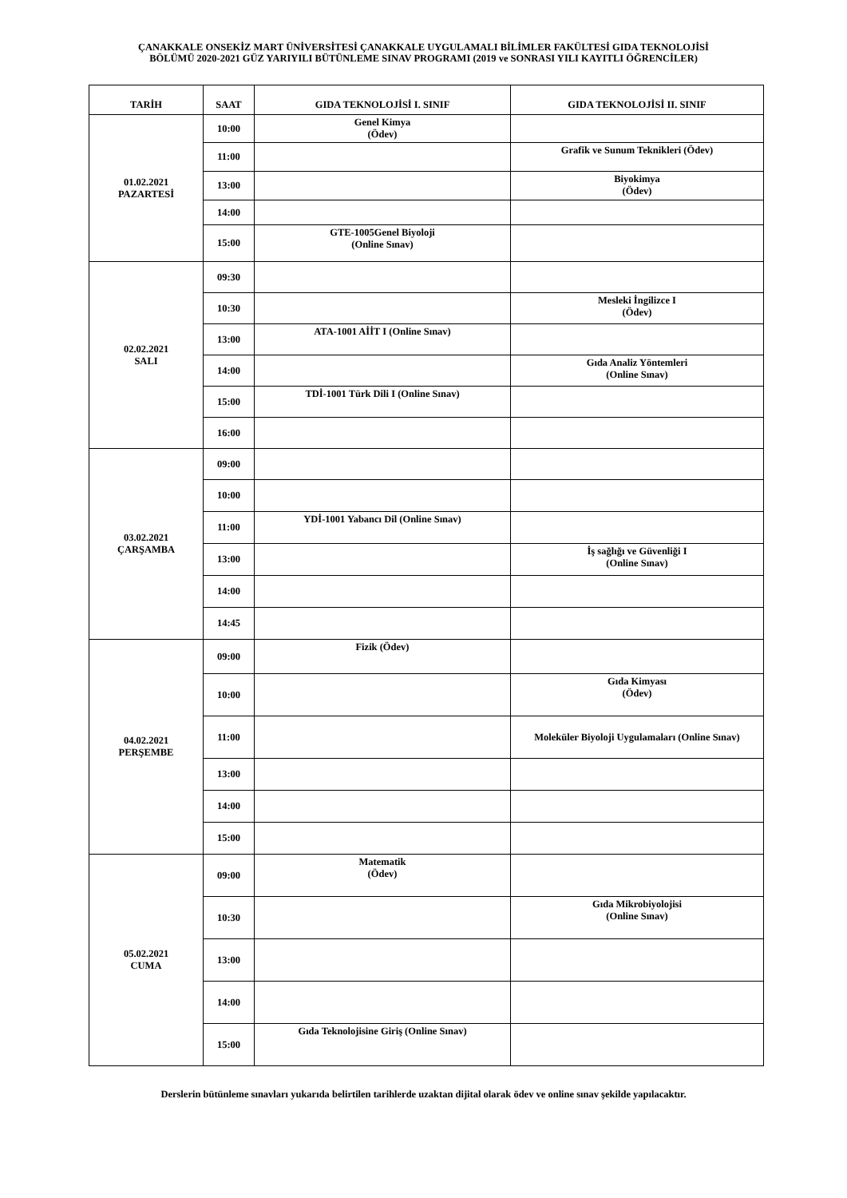ÇANAKKALE ONSEKİZ MART ÜNİVERSİTESİ ÇANAKKALE UYGULAMALI BİLİMLER FAKÜLTESİ GIDA TEKNOLOJİSİ
BÖLÜMÜ 2020-2021 GÜZ YARIYILI BÜTÜNLEME SINAV PROGRAMI (2019 ve SONRASI YILI KAYITLI ÖĞRENCİLER)
| TARİH | SAAT | GIDA TEKNOLOJİSİ I. SINIF | GIDA TEKNOLOJİSİ II. SINIF |
| --- | --- | --- | --- |
| 01.02.2021 PAZARTESİ | 10:00 | Genel Kimya (Ödev) | |
| | 11:00 | | Grafik ve Sunum Teknikleri (Ödev) |
| | 13:00 | | Biyokimya (Ödev) |
| | 14:00 | | |
| | 15:00 | GTE-1005Genel Biyoloji (Online Sınav) | |
| 02.02.2021 SALI | 09:30 | | |
| | 10:30 | | Mesleki İngilizce I (Ödev) |
| | 13:00 | ATA-1001 AİİT I (Online Sınav) | |
| | 14:00 | | Gıda Analiz Yöntemleri (Online Sınav) |
| | 15:00 | TDİ-1001 Türk Dili I (Online Sınav) | |
| | 16:00 | | |
| 03.02.2021 ÇARŞAMBA | 09:00 | | |
| | 10:00 | | |
| | 11:00 | YDİ-1001 Yabancı Dil (Online Sınav) | |
| | 13:00 | | İş sağlığı ve Güvenliği I (Online Sınav) |
| | 14:00 | | |
| | 14:45 | | |
| 04.02.2021 PERŞEMBE | 09:00 | Fizik (Ödev) | |
| | 10:00 | | Gıda Kimyası (Ödev) |
| | 11:00 | | Moleküler Biyoloji Uygulamaları (Online Sınav) |
| | 13:00 | | |
| | 14:00 | | |
| | 15:00 | | |
| 05.02.2021 CUMA | 09:00 | Matematik (Ödev) | |
| | 10:30 | | Gıda Mikrobiyolojisi (Online Sınav) |
| | 13:00 | | |
| | 14:00 | | |
| | 15:00 | Gıda Teknolojisine Giriş (Online Sınav) | |
Derslerin bütünleme sınavları yukarıda belirtilen tarihlerde uzaktan dijital olarak ödev ve online sınav şekilde yapılacaktır.